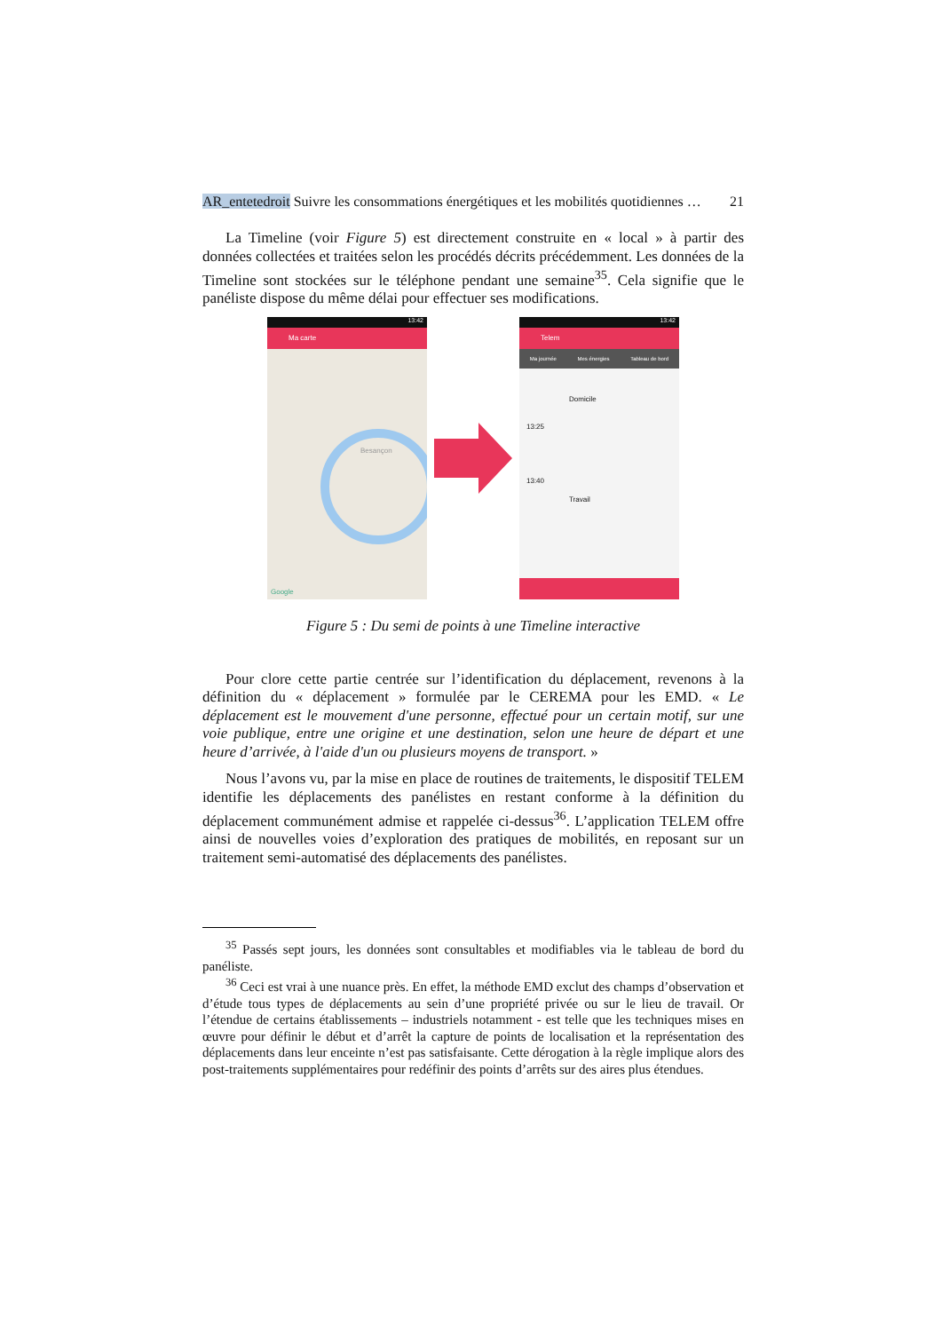AR_entetedroit Suivre les consommations énergétiques et les mobilités quotidiennes … 21
La Timeline (voir Figure 5) est directement construite en « local » à partir des données collectées et traitées selon les procédés décrits précédemment. Les données de la Timeline sont stockées sur le téléphone pendant une semaine<sup>35</sup>. Cela signifie que le panéliste dispose du même délai pour effectuer ses modifications.
13:42
Ma carte
Besançon
Google
13:42
Telem
Ma journée Mes énergies Tableau de bord
Domicile
13:25
13:40
Travail
Figure 5 : Du semi de points à une Timeline interactive
Pour clore cette partie centrée sur l’identification du déplacement, revenons à la définition du « déplacement » formulée par le CEREMA pour les EMD. « Le déplacement est le mouvement d'une personne, effectué pour un certain motif, sur une voie publique, entre une origine et une destination, selon une heure de départ et une heure d’arrivée, à l'aide d'un ou plusieurs moyens de transport. »
Nous l’avons vu, par la mise en place de routines de traitements, le dispositif TELEM identifie les déplacements des panélistes en restant conforme à la définition du déplacement communément admise et rappelée ci-dessus<sup>36</sup>. L’application TELEM offre ainsi de nouvelles voies d’exploration des pratiques de mobilités, en reposant sur un traitement semi-automatisé des déplacements des panélistes.
<sup>35</sup> Passés sept jours, les données sont consultables et modifiables via le tableau de bord du panéliste.
<sup>36</sup> Ceci est vrai à une nuance près. En effet, la méthode EMD exclut des champs d’observation et d’étude tous types de déplacements au sein d’une propriété privée ou sur le lieu de travail. Or l’étendue de certains établissements – industriels notamment - est telle que les techniques mises en œuvre pour définir le début et d’arrêt la capture de points de localisation et la représentation des déplacements dans leur enceinte n’est pas satisfaisante. Cette dérogation à la règle implique alors des post-traitements supplémentaires pour redéfinir des points d’arrêts sur des aires plus étendues.